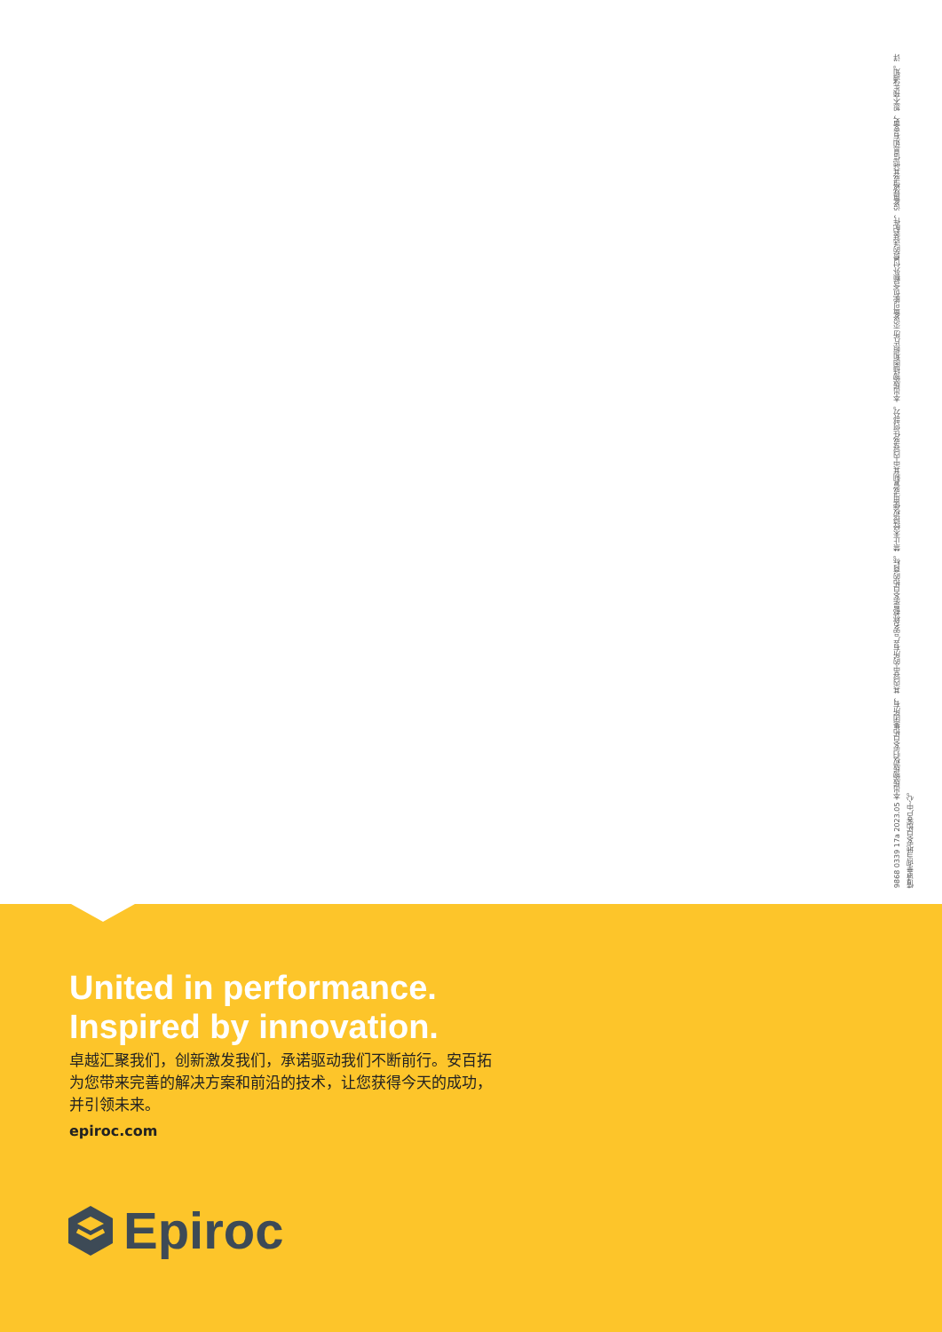9868 0339 17a 2023.05 本出版物版权归安百拓集团所有，其内容中的所有产品名称都是安百拓的商标。禁止未经授权使用或复制其中内容或任何部分。本出版物插图和照片所示设备可能包含额外付费的选装配件，设备规格或其他信息如有变更，恕不预先通知。详情请垂询当地安百拓客户中心。
United in performance.
Inspired by innovation.
卓越汇聚我们，创新激发我们，承诺驱动我们不断前行。安百拓为您带来完善的解决方案和前沿的技术，让您获得今天的成功，并引领未来。
epiroc.com
Epiroc